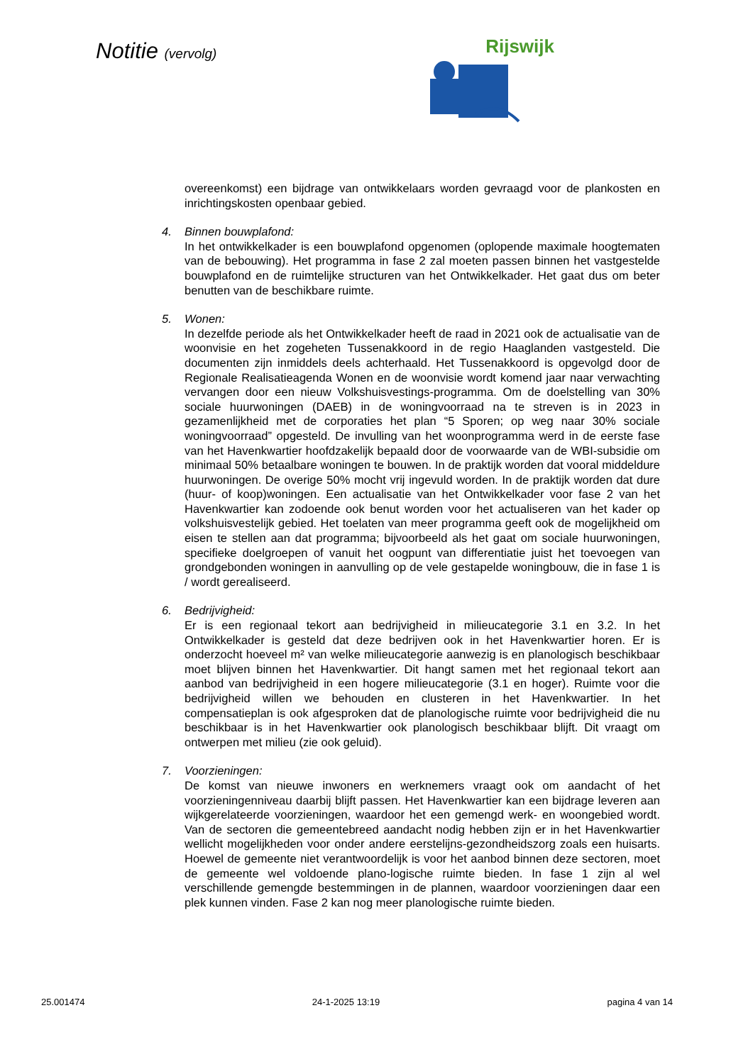Notitie (vervolg)
Rijswijk
overeenkomst) een bijdrage van ontwikkelaars worden gevraagd voor de plankosten en inrichtingskosten openbaar gebied.
4. Binnen bouwplafond:
In het ontwikkelkader is een bouwplafond opgenomen (oplopende maximale hoogtematen van de bebouwing). Het programma in fase 2 zal moeten passen binnen het vastgestelde bouwplafond en de ruimtelijke structuren van het Ontwikkelkader. Het gaat dus om beter benutten van de beschikbare ruimte.
5. Wonen:
In dezelfde periode als het Ontwikkelkader heeft de raad in 2021 ook de actualisatie van de woonvisie en het zogeheten Tussenakkoord in de regio Haaglanden vastgesteld. Die documenten zijn inmiddels deels achterhaald. Het Tussenakkoord is opgevolgd door de Regionale Realisatieagenda Wonen en de woonvisie wordt komend jaar naar verwachting vervangen door een nieuw Volkshuisvestings-programma. Om de doelstelling van 30% sociale huurwoningen (DAEB) in de woningvoorraad na te streven is in 2023 in gezamenlijkheid met de corporaties het plan “5 Sporen; op weg naar 30% sociale woningvoorraad” opgesteld. De invulling van het woonprogramma werd in de eerste fase van het Havenkwartier hoofdzakelijk bepaald door de voorwaarde van de WBI-subsidie om minimaal 50% betaalbare woningen te bouwen. In de praktijk worden dat vooral middeldure huurwoningen. De overige 50% mocht vrij ingevuld worden. In de praktijk worden dat dure (huur- of koop)woningen. Een actualisatie van het Ontwikkelkader voor fase 2 van het Havenkwartier kan zodoende ook benut worden voor het actualiseren van het kader op volkshuisvestelijk gebied. Het toelaten van meer programma geeft ook de mogelijkheid om eisen te stellen aan dat programma; bijvoorbeeld als het gaat om sociale huurwoningen, specifieke doelgroepen of vanuit het oogpunt van differentiatie juist het toevoegen van grondgebonden woningen in aanvulling op de vele gestapelde woningbouw, die in fase 1 is / wordt gerealiseerd.
6. Bedrijvigheid:
Er is een regionaal tekort aan bedrijvigheid in milieucategorie 3.1 en 3.2. In het Ontwikkelkader is gesteld dat deze bedrijven ook in het Havenkwartier horen. Er is onderzocht hoeveel m² van welke milieucategorie aanwezig is en planologisch beschikbaar moet blijven binnen het Havenkwartier. Dit hangt samen met het regionaal tekort aan aanbod van bedrijvigheid in een hogere milieucategorie (3.1 en hoger). Ruimte voor die bedrijvigheid willen we behouden en clusteren in het Havenkwartier. In het compensatieplan is ook afgesproken dat de planologische ruimte voor bedrijvigheid die nu beschikbaar is in het Havenkwartier ook planologisch beschikbaar blijft. Dit vraagt om ontwerpen met milieu (zie ook geluid).
7. Voorzieningen:
De komst van nieuwe inwoners en werknemers vraagt ook om aandacht of het voorzieningenniveau daarbij blijft passen. Het Havenkwartier kan een bijdrage leveren aan wijkgerelateerde voorzieningen, waardoor het een gemengd werk- en woongebied wordt. Van de sectoren die gemeentebreed aandacht nodig hebben zijn er in het Havenkwartier wellicht mogelijkheden voor onder andere eerstelijns-gezondheidszorg zoals een huisarts. Hoewel de gemeente niet verantwoordelijk is voor het aanbod binnen deze sectoren, moet de gemeente wel voldoende plano-logische ruimte bieden. In fase 1 zijn al wel verschillende gemengde bestemmingen in de plannen, waardoor voorzieningen daar een plek kunnen vinden. Fase 2 kan nog meer planologische ruimte bieden.
25.001474 24-1-2025 13:19 pagina 4 van 14